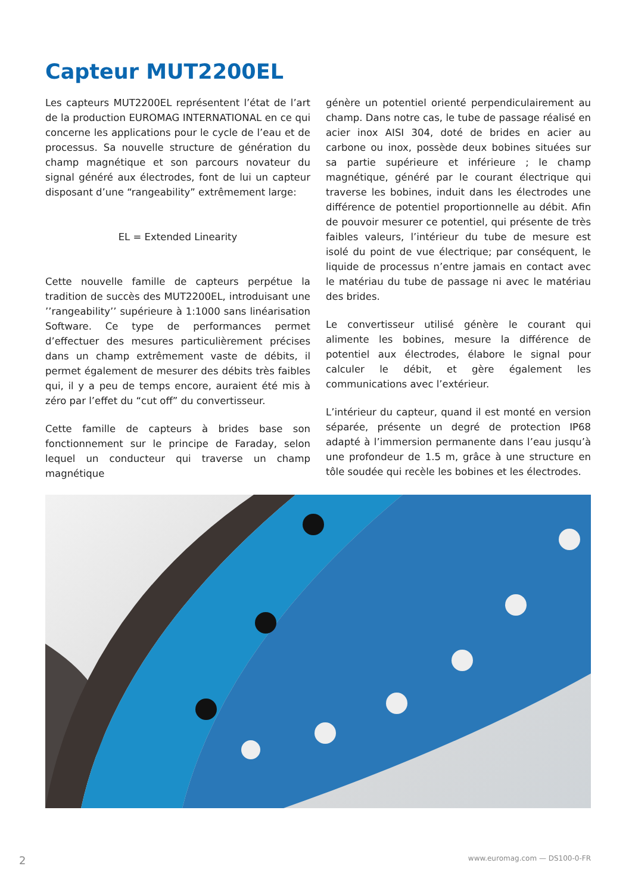Capteur MUT2200EL
Les capteurs MUT2200EL représentent l’état de l’art de la production EUROMAG INTERNATIONAL en ce qui concerne les applications pour le cycle de l’eau et de processus. Sa nouvelle structure de génération du champ magnétique et son parcours novateur du signal généré aux électrodes, font de lui un capteur disposant d’une “rangeability” extrêmement large:
EL = Extended Linearity
Cette nouvelle famille de capteurs perpétue la tradition de succès des MUT2200EL, introduisant une ’’rangeability’’ supérieure à 1:1000 sans linéarisation Software. Ce type de performances permet d’effectuer des mesures particulièrement précises dans un champ extrêmement vaste de débits, il permet également de mesurer des débits très faibles qui, il y a peu de temps encore, auraient été mis à zéro par l’effet du “cut off” du convertisseur.
Cette famille de capteurs à brides base son fonctionnement sur le principe de Faraday, selon lequel un conducteur qui traverse un champ magnétique
génère un potentiel orienté perpendiculairement au champ. Dans notre cas, le tube de passage réalisé en acier inox AISI 304, doté de brides en acier au carbone ou inox, possède deux bobines situées sur sa partie supérieure et inférieure ; le champ magnétique, généré par le courant électrique qui traverse les bobines, induit dans les électrodes une différence de potentiel proportionnelle au débit. Afin de pouvoir mesurer ce potentiel, qui présente de très faibles valeurs, l’intérieur du tube de mesure est isolé du point de vue électrique; par conséquent, le liquide de processus n’entre jamais en contact avec le matériau du tube de passage ni avec le matériau des brides.
Le convertisseur utilisé génère le courant qui alimente les bobines, mesure la différence de potentiel aux électrodes, élabore le signal pour calculer le débit, et gère également les communications avec l’extérieur.
L’intérieur du capteur, quand il est monté en version séparée, présente un degré de protection IP68 adapté à l’immersion permanente dans l’eau jusqu’à une profondeur de 1.5 m, grâce à une structure en tôle soudée qui recèle les bobines et les électrodes.
2 www.euromag.com — DS100-0-FR